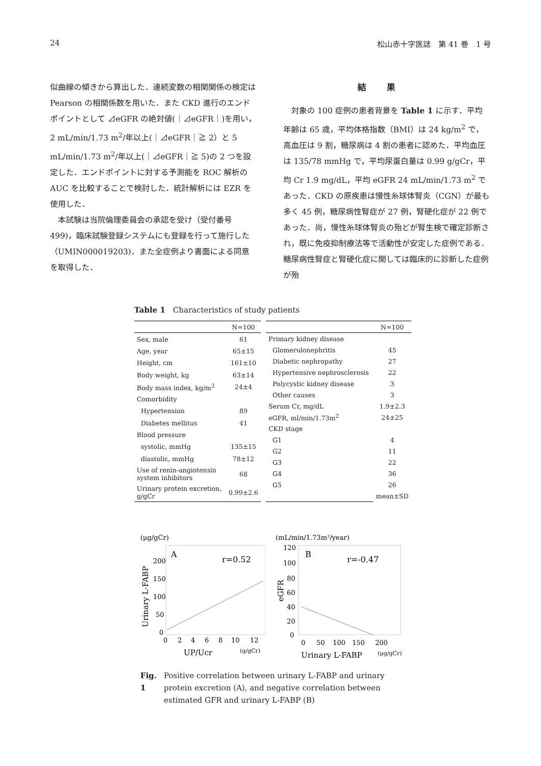24 松山赤十字医誌　第 41 巻　1 号
似曲線の傾きから算出した．連続変数の相関関係の検定は Pearson の相関係数を用いた．また CKD 進行のエンドポイントとして ⊿eGFR の絶対値(｜⊿eGFR｜)を用い，2 mL/min/1.73 m<sup>2</sup>/年以上(｜⊿eGFR｜≧ 2）と 5 mL/min/1.73 m<sup>2</sup>/年以上(｜⊿eGFR｜≧ 5)の 2 つを設定した．エンドポイントに対する予測能を ROC 解析の AUC を比較することで検討した．統計解析には EZR を使用した．
本試験は当院倫理委員会の承認を受け（受付番号 499)，臨床試験登録システムにも登録を行って施行した（UMIN000019203)．また全症例より書面による同意を取得した．
結果
対象の 100 症例の患者背景を Table 1 に示す．平均年齢は 65 歳，平均体格指数（BMI）は 24 kg/m<sup>2</sup> で，高血圧は 9 割，糖尿病は 4 割の患者に認めた．平均血圧は 135/78 mmHg で，平均尿蛋白量は 0.99 g/gCr，平均 Cr 1.9 mg/dL，平均 eGFR 24 mL/min/1.73 m<sup>2</sup> であった．CKD の原疾患は慢性糸球体腎炎（CGN）が最も多く 45 例，糖尿病性腎症が 27 例，腎硬化症が 22 例であった．尚，慢性糸球体腎炎の殆どが腎生検で確定診断され，既に免疫抑制療法等で活動性が安定した症例である．糖尿病性腎症と腎硬化症に関しては臨床的に診断した症例が殆
Table 1　Characteristics of study patients
| | N=100 |
| --- | --- |
| Sex, male | 61 |
| Age, year | 65±15 |
| Height, cm | 161±10 |
| Body weight, kg | 63±14 |
| Body mass index, kg/m<sup>2</sup> | 24±4 |
| Comorbidity | |
| Hypertension | 89 |
| Diabetes mellitus | 41 |
| Blood pressure | |
| systolic, mmHg | 135±15 |
| diastolic, mmHg | 78±12 |
| Use of renin-angiotensin system inhibitors | 68 |
| Urinary protein excretion, g/gCr | 0.99±2.6 |
| | N=100 |
| --- | --- |
| Primary kidney disease | |
| Glomerulonephritis | 45 |
| Diabetic nephropathy | 27 |
| Hypertensive nephrosclerosis | 22 |
| Polycystic kidney disease | 3 |
| Other causes | 3 |
| Serum Cr, mg/dL | 1.9±2.3 |
| eGFR, ml/min/1.73m<sup>2</sup> | 24±25 |
| CKD stage | |
| G1 | 4 |
| G2 | 11 |
| G3 | 22 |
| G4 | 36 |
| G5 | 26 |
| | mean±SD |
(μg/gCr)
A
r=0.52
200
150
100
50
0
0
2
4
6
8
10
12
Urinary L-FABP
UP/Ucr
(g/gCr)
(mL/min/1.73m²/year)
B
r=-0.47
120
100
80
60
40
20
0
0
50
100
150
200
eGFR
Urinary L-FABP
(μg/gCr)
Fig. 1 Positive correlation between urinary L-FABP and urinary protein excretion (A), and negative correlation between estimated GFR and urinary L-FABP (B)